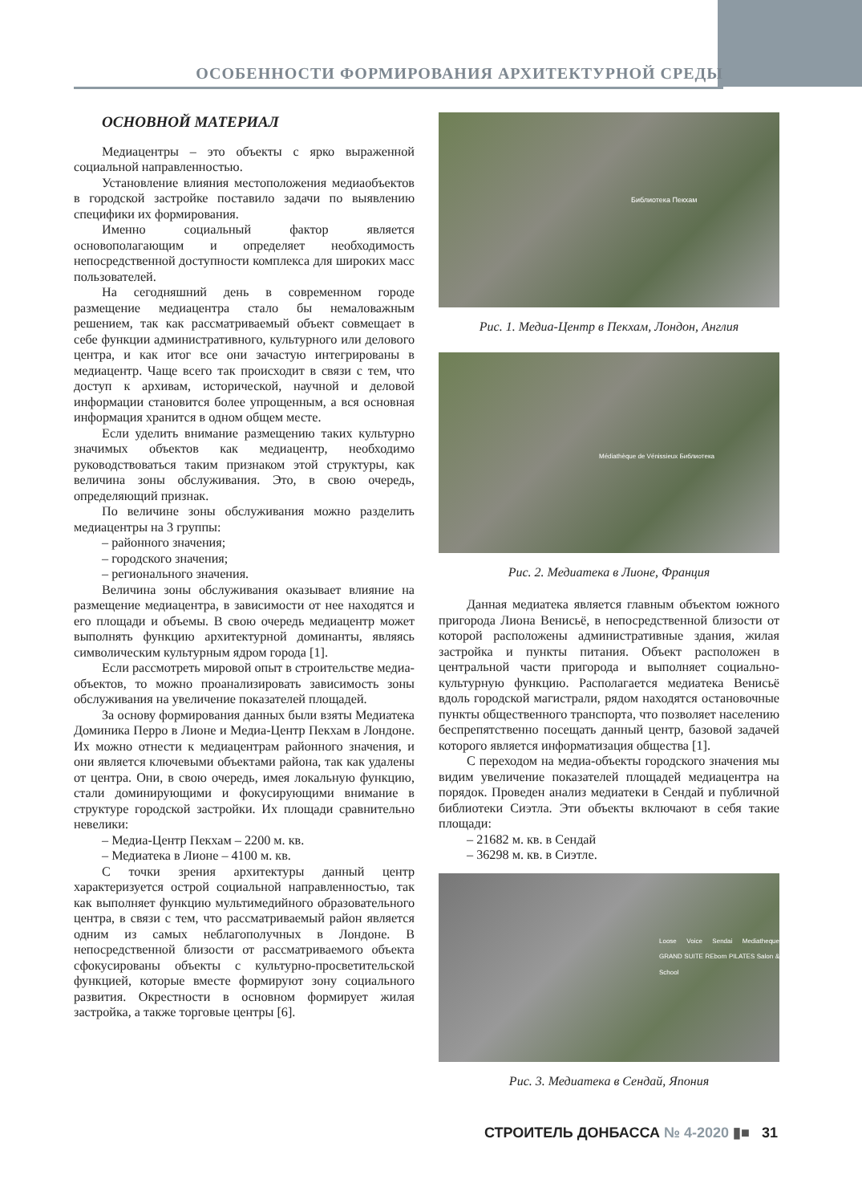ОСОБЕННОСТИ ФОРМИРОВАНИЯ АРХИТЕКТУРНОЙ СРЕДЫ
ОСНОВНОЙ МАТЕРИАЛ
Медиацентры – это объекты с ярко выраженной социальной направленностью.
Установление влияния местоположения медиаобъектов в городской застройке поставило задачи по выявлению специфики их формирования.
Именно социальный фактор является основополагающим и определяет необходимость непосредственной доступности комплекса для широких масс пользователей.
На сегодняшний день в современном городе размещение медиацентра стало бы немаловажным решением, так как рассматриваемый объект совмещает в себе функции административного, культурного или делового центра, и как итог все они зачастую интегрированы в медиацентр. Чаще всего так происходит в связи с тем, что доступ к архивам, исторической, научной и деловой информации становится более упрощенным, а вся основная информация хранится в одном общем месте.
Если уделить внимание размещению таких культурно значимых объектов как медиацентр, необходимо руководствоваться таким признаком этой структуры, как величина зоны обслуживания. Это, в свою очередь, определяющий признак.
По величине зоны обслуживания можно разделить медиацентры на 3 группы:
– районного значения;
– городского значения;
– регионального значения.
Величина зоны обслуживания оказывает влияние на размещение медиацентра, в зависимости от нее находятся и его площади и объемы. В свою очередь медиацентр может выполнять функцию архитектурной доминанты, являясь символическим культурным ядром города [1].
Если рассмотреть мировой опыт в строительстве медиа-объектов, то можно проанализировать зависимость зоны обслуживания на увеличение показателей площадей.
За основу формирования данных были взяты Медиатека Доминика Перро в Лионе и Медиа-Центр Пекхам в Лондоне. Их можно отнести к медиацентрам районного значения, и они является ключевыми объектами района, так как удалены от центра. Они, в свою очередь, имея локальную функцию, стали доминирующими и фокусирующими внимание в структуре городской застройки. Их площади сравнительно невелики:
– Медиа-Центр Пекхам – 2200 м. кв.
– Медиатека в Лионе – 4100 м. кв.
С точки зрения архитектуры данный центр характеризуется острой социальной направленностью, так как выполняет функцию мультимедийного образовательного центра, в связи с тем, что рассматриваемый район является одним из самых неблагополучных в Лондоне. В непосредственной близости от рассматриваемого объекта сфокусированы объекты с культурно-просветительской функцией, которые вместе формируют зону социального развития. Окрестности в основном формирует жилая застройка, а также торговые центры [6].
Библиотека Пекхам
Рис. 1. Медиа-Центр в Пекхам, Лондон, Англия
Médiathèque de Vénissieux Библиотека
Рис. 2. Медиатека в Лионе, Франция
Данная медиатека является главным объектом южного пригорода Лиона Венисьё, в непосредственной близости от которой расположены административные здания, жилая застройка и пункты питания. Объект расположен в центральной части пригорода и выполняет социально-культурную функцию. Располагается медиатека Венисьё вдоль городской магистрали, рядом находятся остановочные пункты общественного транспорта, что позволяет населению беспрепятственно посещать данный центр, базовой задачей которого является информатизация общества [1].
С переходом на медиа-объекты городского значения мы видим увеличение показателей площадей медиацентра на порядок. Проведен анализ медиатеки в Сендай и публичной библиотеки Сиэтла. Эти объекты включают в себя такие площади:
– 21682 м. кв. в Сендай
– 36298 м. кв. в Сиэтле.
Loose Voice Sendai Mediatheque GRAND SUITE REborn PILATES Salon & School
Рис. 3. Медиатека в Сендай, Япония
СТРОИТЕЛЬ ДОНБАССА № 4-2020 ▮■ 31